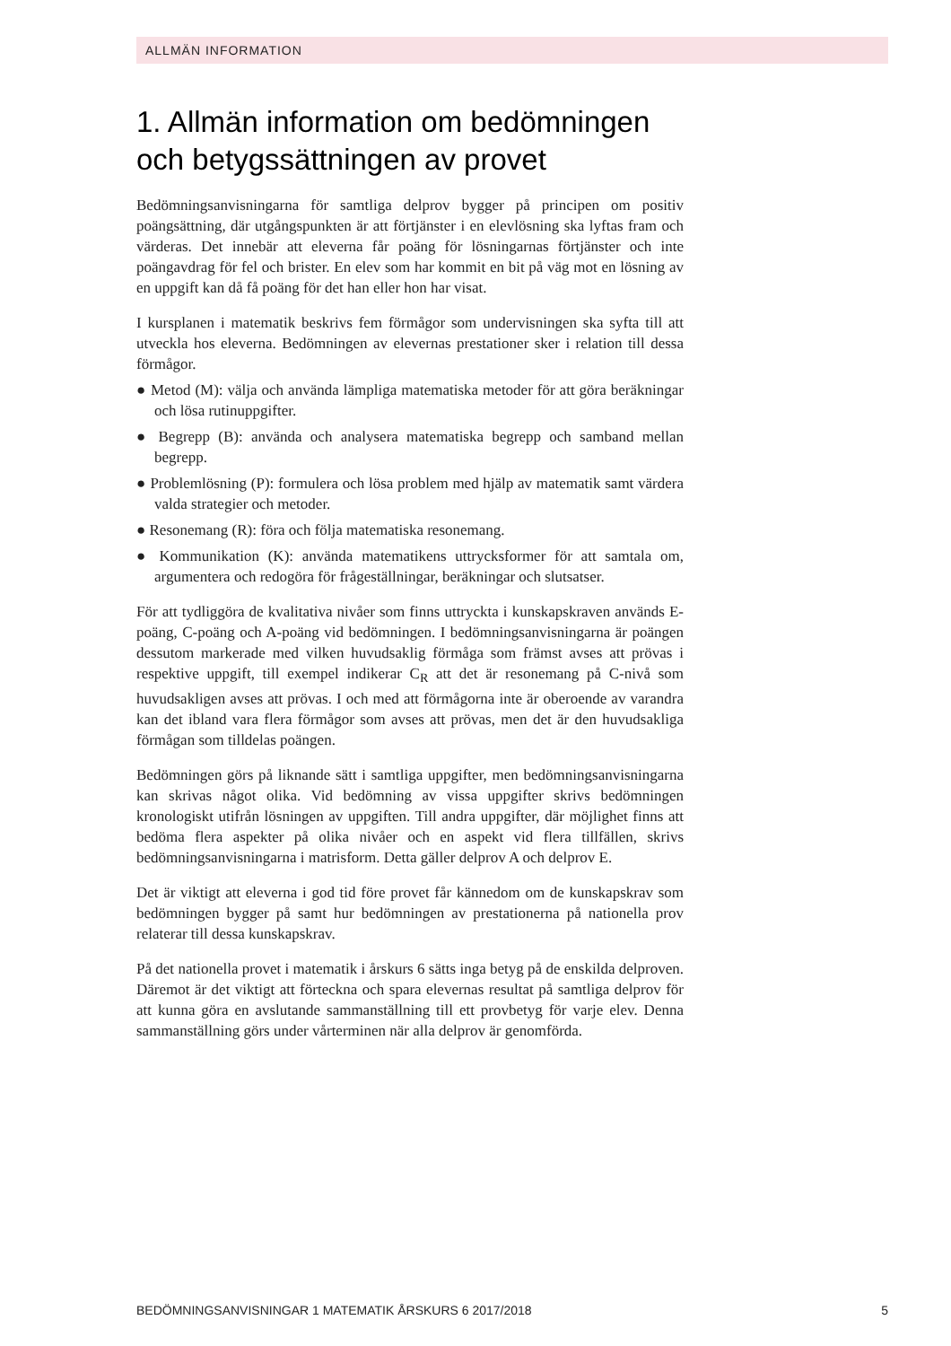ALLMÄN INFORMATION
1. Allmän information om bedömningen och betygssättningen av provet
Bedömningsanvisningarna för samtliga delprov bygger på principen om positiv poängsättning, där utgångspunkten är att förtjänster i en elevlösning ska lyftas fram och värderas. Det innebär att eleverna får poäng för lösningarnas förtjänster och inte poängavdrag för fel och brister. En elev som har kommit en bit på väg mot en lösning av en uppgift kan då få poäng för det han eller hon har visat.
I kursplanen i matematik beskrivs fem förmågor som undervisningen ska syfta till att utveckla hos eleverna. Bedömningen av elevernas prestationer sker i relation till dessa förmågor.
● Metod (M): välja och använda lämpliga matematiska metoder för att göra beräkningar och lösa rutinuppgifter.
● Begrepp (B): använda och analysera matematiska begrepp och samband mellan begrepp.
● Problemlösning (P): formulera och lösa problem med hjälp av matematik samt värdera valda strategier och metoder.
● Resonemang (R): föra och följa matematiska resonemang.
● Kommunikation (K): använda matematikens uttrycksformer för att samtala om, argumentera och redogöra för frågeställningar, beräkningar och slutsatser.
För att tydliggöra de kvalitativa nivåer som finns uttryckta i kunskapskraven används E-poäng, C-poäng och A-poäng vid bedömningen. I bedömningsanvisningarna är poängen dessutom markerade med vilken huvudsaklig förmåga som främst avses att prövas i respektive uppgift, till exempel indikerar C<sub>R</sub> att det är resonemang på C-nivå som huvudsakligen avses att prövas. I och med att förmågorna inte är oberoende av varandra kan det ibland vara flera förmågor som avses att prövas, men det är den huvudsakliga förmågan som tilldelas poängen.
Bedömningen görs på liknande sätt i samtliga uppgifter, men bedömningsanvisningarna kan skrivas något olika. Vid bedömning av vissa uppgifter skrivs bedömningen kronologiskt utifrån lösningen av uppgiften. Till andra uppgifter, där möjlighet finns att bedöma flera aspekter på olika nivåer och en aspekt vid flera tillfällen, skrivs bedömningsanvisningarna i matrisform. Detta gäller delprov A och delprov E.
Det är viktigt att eleverna i god tid före provet får kännedom om de kunskapskrav som bedömningen bygger på samt hur bedömningen av prestationerna på nationella prov relaterar till dessa kunskapskrav.
På det nationella provet i matematik i årskurs 6 sätts inga betyg på de enskilda delproven. Däremot är det viktigt att förteckna och spara elevernas resultat på samtliga delprov för att kunna göra en avslutande sammanställning till ett provbetyg för varje elev. Denna sammanställning görs under vårterminen när alla delprov är genomförda.
BEDÖMNINGSANVISNINGAR 1 MATEMATIK ÅRSKURS 6 2017/2018 5